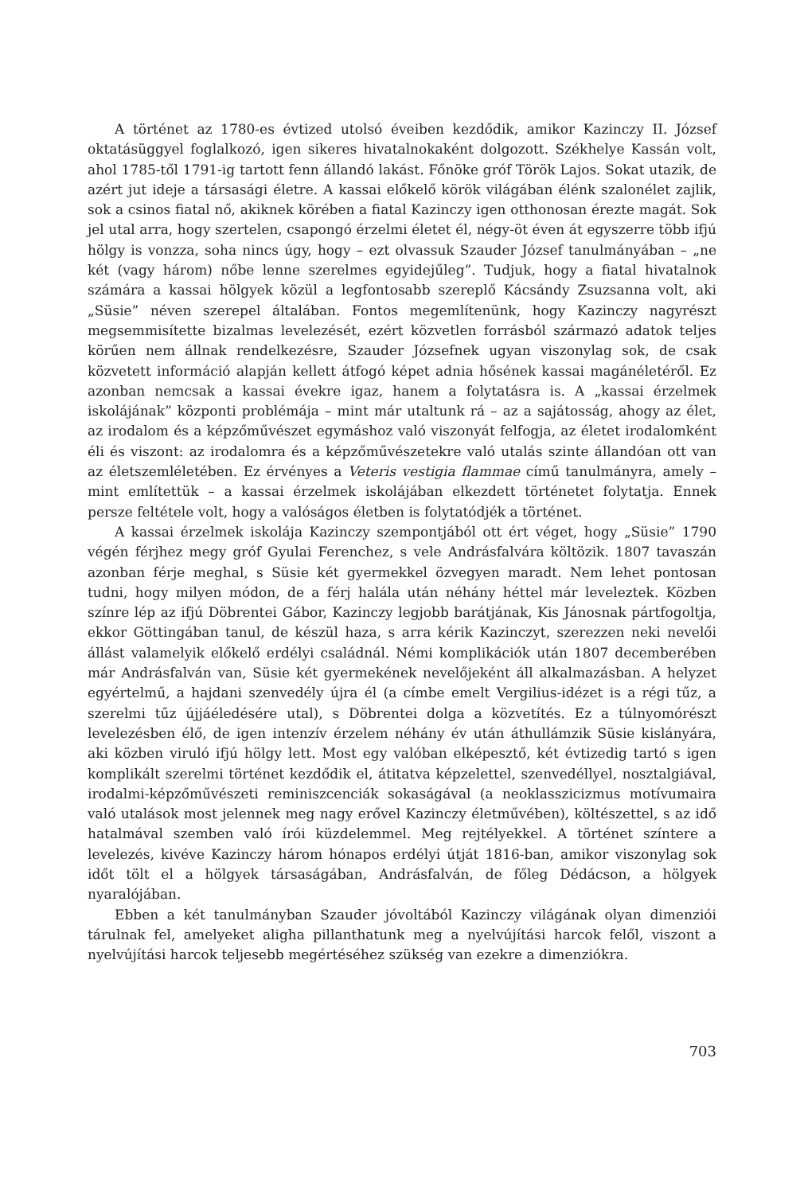A történet az 1780-es évtized utolsó éveiben kezdődik, amikor Kazinczy II. József oktatásüggyel foglalkozó, igen sikeres hivatalnokaként dolgozott. Székhelye Kassán volt, ahol 1785-től 1791-ig tartott fenn állandó lakást. Főnöke gróf Török Lajos. Sokat utazik, de azért jut ideje a társasági életre. A kassai előkelő körök világában élénk szalonélet zajlik, sok a csinos fiatal nő, akiknek körében a fiatal Kazinczy igen otthonosan érezte magát. Sok jel utal arra, hogy szertelen, csapongó érzelmi életet él, négy-öt éven át egyszerre több ifjú hölgy is vonzza, soha nincs úgy, hogy – ezt olvassuk Szauder József tanulmányában – „ne két (vagy három) nőbe lenne szerelmes egyidejűleg”. Tudjuk, hogy a fiatal hivatalnok számára a kassai hölgyek közül a legfontosabb szereplő Kácsándy Zsuzsanna volt, aki „Süsie” néven szerepel általában. Fontos megemlítenünk, hogy Kazinczy nagyrészt megsemmisítette bizalmas levelezését, ezért közvetlen forrásból származó adatok teljes körűen nem állnak rendelkezésre, Szauder Józsefnek ugyan viszonylag sok, de csak közvetett információ alapján kellett átfogó képet adnia hősének kassai magánéletéről. Ez azonban nemcsak a kassai évekre igaz, hanem a folytatásra is. A „kassai érzelmek iskolájának” központi problémája – mint már utaltunk rá – az a sajátosság, ahogy az élet, az irodalom és a képzőművészet egymáshoz való viszonyát felfogja, az életet irodalomként éli és viszont: az irodalomra és a képzőművészetekre való utalás szinte állandóan ott van az életszemléletében. Ez érvényes a Veteris vestigia flammae című tanulmányra, amely – mint említettük – a kassai érzelmek iskolájában elkezdett történetet folytatja. Ennek persze feltétele volt, hogy a valóságos életben is folytatódjék a történet.
A kassai érzelmek iskolája Kazinczy szempontjából ott ért véget, hogy „Süsie” 1790 végén férjhez megy gróf Gyulai Ferenchez, s vele Andrásfalvára költözik. 1807 tavaszán azonban férje meghal, s Süsie két gyermekkel özvegyen maradt. Nem lehet pontosan tudni, hogy milyen módon, de a férj halála után néhány héttel már leveleztek. Közben színre lép az ifjú Döbrentei Gábor, Kazinczy legjobb barátjának, Kis Jánosnak pártfogoltja, ekkor Göttingában tanul, de készül haza, s arra kérik Kazinczyt, szerezzen neki nevelői állást valamelyik előkelő erdélyi családnál. Némi komplikációk után 1807 decemberében már Andrásfalván van, Süsie két gyermekének nevelőjeként áll alkalmazásban. A helyzet egyértelmű, a hajdani szenvedély újra él (a címbe emelt Vergilius-idézet is a régi tűz, a szerelmi tűz újjáéledésére utal), s Döbrentei dolga a közvetítés. Ez a túlnyomórészt levelezésben élő, de igen intenzív érzelem néhány év után áthullámzik Süsie kislányára, aki közben viruló ifjú hölgy lett. Most egy valóban elképesztő, két évtizedig tartó s igen komplikált szerelmi történet kezdődik el, átitatva képzelettel, szenvedéllyel, nosztalgiával, irodalmi-képzőművészeti reminiszcenciák sokaságával (a neoklasszicizmus motívumaira való utalások most jelennek meg nagy erővel Kazinczy életművében), költészettel, s az idő hatalmával szemben való írói küzdelemmel. Meg rejtélyekkel. A történet színtere a levelezés, kivéve Kazinczy három hónapos erdélyi útját 1816-ban, amikor viszonylag sok időt tölt el a hölgyek társaságában, Andrásfalván, de főleg Dédácson, a hölgyek nyaralójában.
Ebben a két tanulmányban Szauder jóvoltából Kazinczy világának olyan dimenziói tárulnak fel, amelyeket aligha pillanthatunk meg a nyelvújítási harcok felől, viszont a nyelvújítási harcok teljesebb megértéséhez szükség van ezekre a dimenziókra.
703